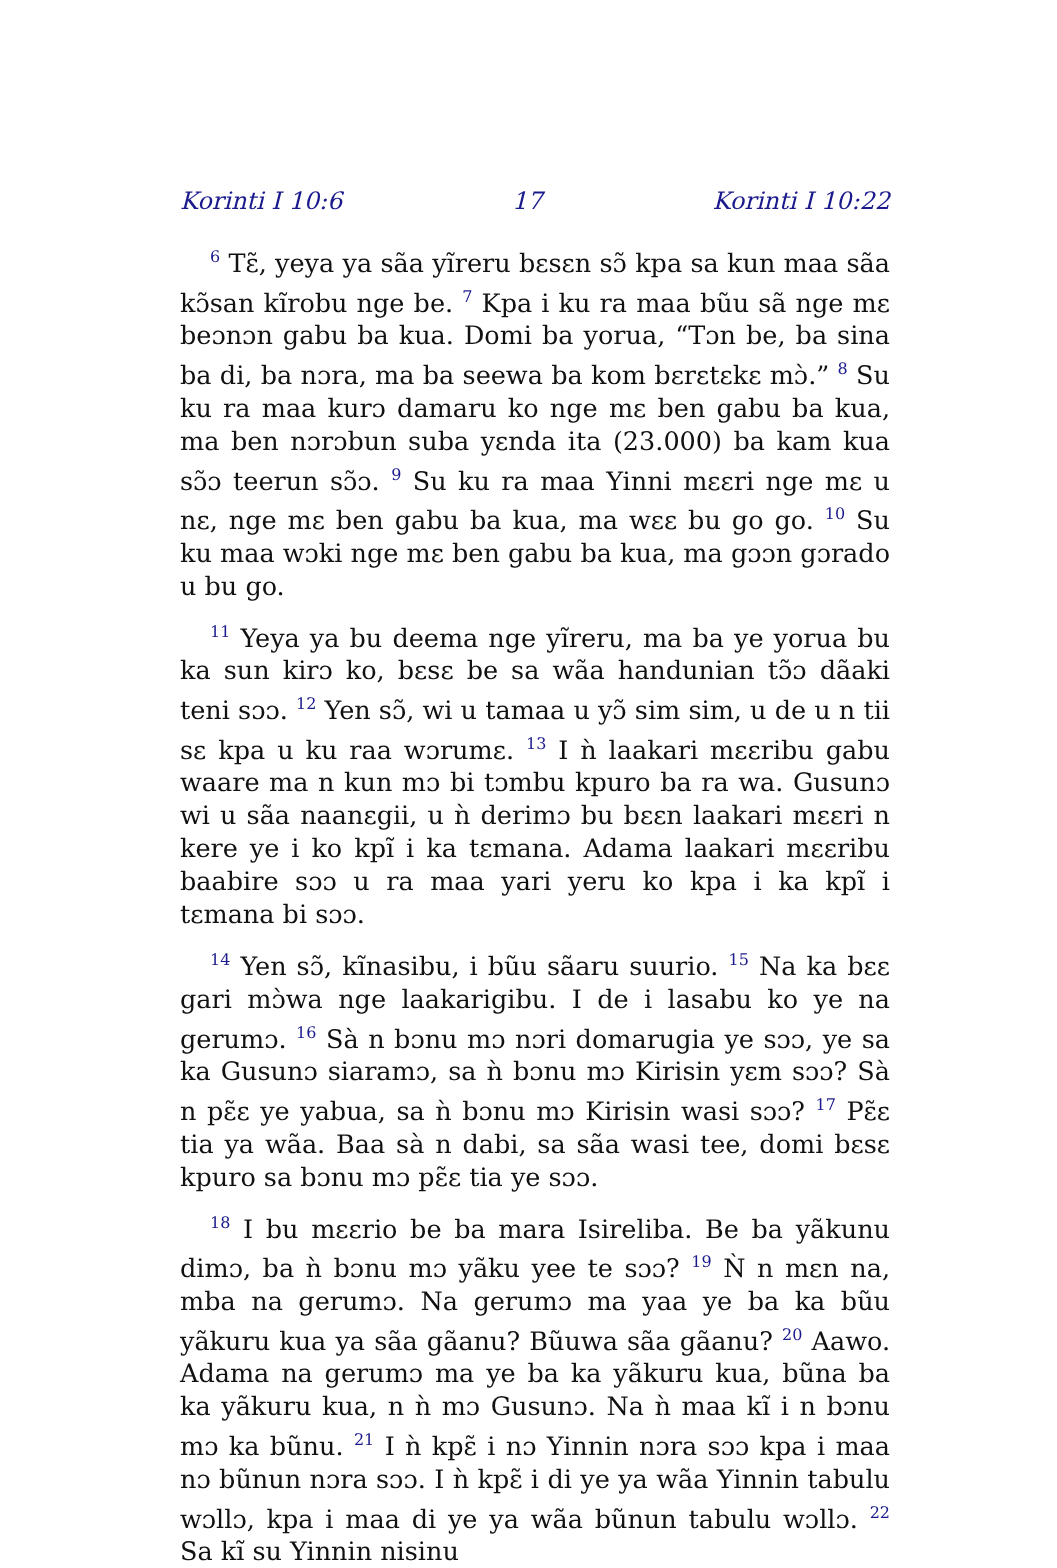Korinti I 10:6 17 Korinti I 10:22
<sup>6</sup> Tɛ̃, yeya ya sãa yĩreru bɛsɛn sɔ̃ kpa sa kun maa sãa kɔ̃san kĩrobu nge be. <sup>7</sup> Kpa i ku ra maa bũu sã nge mɛ beɔnɔn gabu ba kua. Domi ba yorua, “Tɔn be, ba sina ba di, ba nɔra, ma ba seewa ba kom bɛrɛtɛkɛ mɔ̀.” <sup>8</sup> Su ku ra maa kurɔ damaru ko nge mɛ ben gabu ba kua, ma ben nɔrɔbun suba yɛnda ita (23.000) ba kam kua sɔ̃ɔ teerun sɔ̃ɔ. <sup>9</sup> Su ku ra maa Yinni mɛɛri nge mɛ u nɛ, nge mɛ ben gabu ba kua, ma wɛɛ bu go go. <sup>10</sup> Su ku maa wɔki nge mɛ ben gabu ba kua, ma gɔɔn gɔrado u bu go.
<sup>11</sup> Yeya ya bu deema nge yĩreru, ma ba ye yorua bu ka sun kirɔ ko, bɛsɛ be sa wãa handunian tɔ̃ɔ dãaki teni sɔɔ. <sup>12</sup> Yen sɔ̃, wi u tamaa u yɔ̃ sim sim, u de u n tii sɛ kpa u ku raa wɔrumɛ. <sup>13</sup> I ǹ laakari mɛɛribu gabu waare ma n kun mɔ bi tɔmbu kpuro ba ra wa. Gusunɔ wi u sãa naanɛgii, u ǹ derimɔ bu bɛɛn laakari mɛɛri n kere ye i ko kpĩ i ka tɛmana. Adama laakari mɛɛribu baabire sɔɔ u ra maa yari yeru ko kpa i ka kpĩ i tɛmana bi sɔɔ.
<sup>14</sup> Yen sɔ̃, kĩnasibu, i bũu sãaru suurio. <sup>15</sup> Na ka bɛɛ gari mɔ̀wa nge laakarigibu. I de i lasabu ko ye na gerumɔ. <sup>16</sup> Sà n bɔnu mɔ nɔri domarugia ye sɔɔ, ye sa ka Gusunɔ siaramɔ, sa ǹ bɔnu mɔ Kirisin yɛm sɔɔ? Sà n pɛ̃ɛ ye yabua, sa ǹ bɔnu mɔ Kirisin wasi sɔɔ? <sup>17</sup> Pɛ̃ɛ tia ya wãa. Baa sà n dabi, sa sãa wasi tee, domi bɛsɛ kpuro sa bɔnu mɔ pɛ̃ɛ tia ye sɔɔ.
<sup>18</sup> I bu mɛɛrio be ba mara Isireliba. Be ba yãkunu dimɔ, ba ǹ bɔnu mɔ yãku yee te sɔɔ? <sup>19</sup> Ǹ n mɛn na, mba na gerumɔ. Na gerumɔ ma yaa ye ba ka bũu yãkuru kua ya sãa gãanu? Bũuwa sãa gãanu? <sup>20</sup> Aawo. Adama na gerumɔ ma ye ba ka yãkuru kua, bũna ba ka yãkuru kua, n ǹ mɔ Gusunɔ. Na ǹ maa kĩ i n bɔnu mɔ ka bũnu. <sup>21</sup> I ǹ kpɛ̃ i nɔ Yinnin nɔra sɔɔ kpa i maa nɔ bũnun nɔra sɔɔ. I ǹ kpɛ̃ i di ye ya wãa Yinnin tabulu wɔllɔ, kpa i maa di ye ya wãa bũnun tabulu wɔllɔ. <sup>22</sup> Sa kĩ su Yinnin nisinu